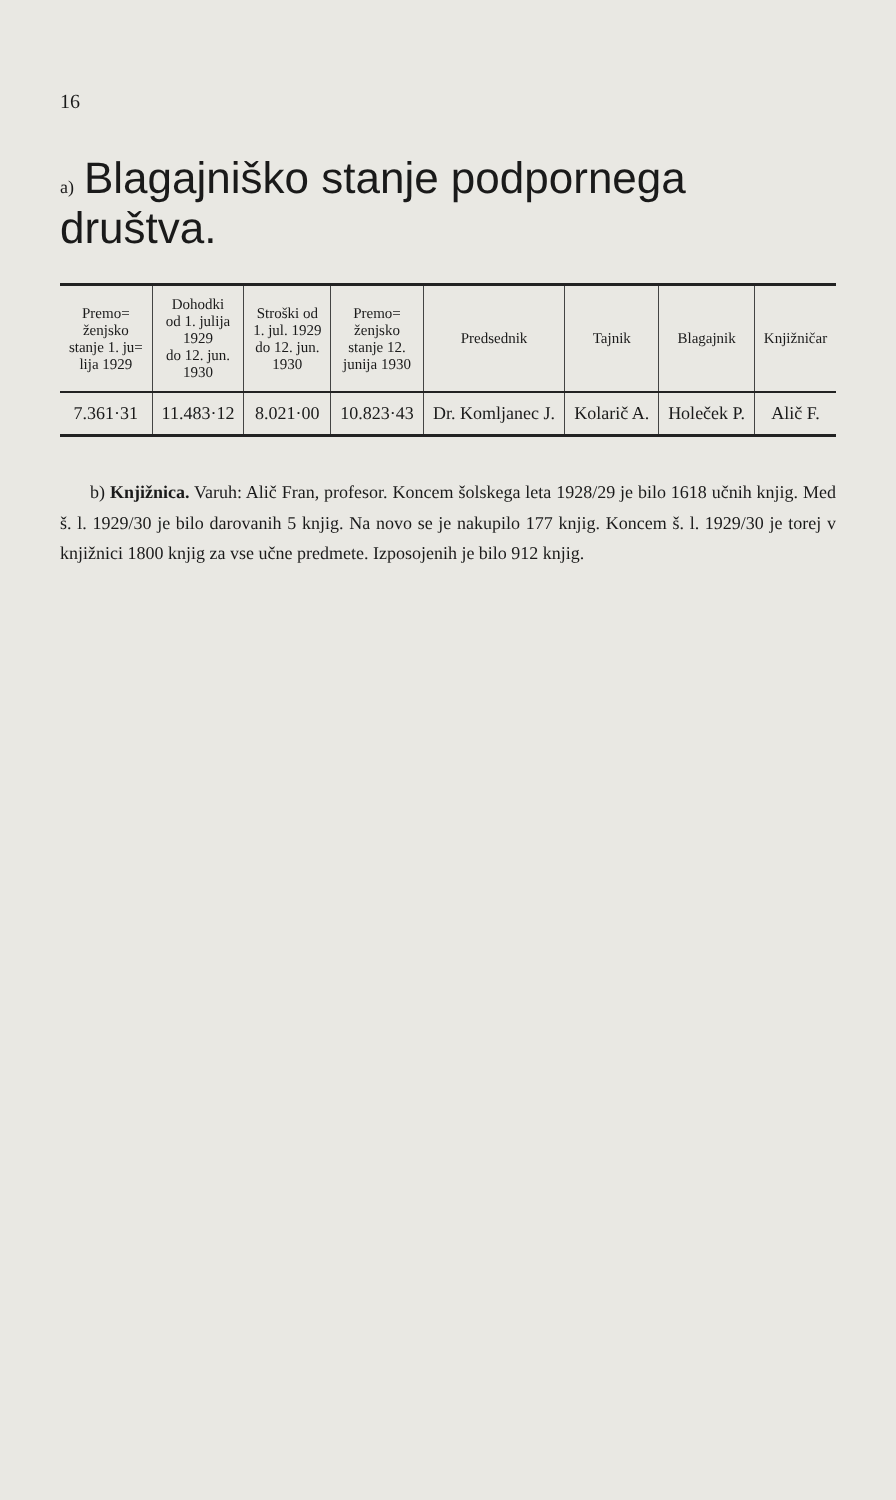16
a) Blagajniško stanje podpornega društva.
| Premo= ženjsko stanje 1. ju= lija 1929 | Dohodki od 1. julija 1929 do 12. jun. 1930 | Stroški od 1. jul. 1929 do 12. jun. 1930 | Premo= ženjsko stanje 12. junija 1930 | Predsednik | Tajnik | Blagajnik | Knjižničar |
| --- | --- | --- | --- | --- | --- | --- | --- |
| 7.361·31 | 11.483·12 | 8.021·00 | 10.823·43 | Dr. Komljanec J. | Kolarič A. | Holeček P. | Alič F. |
b) Knjižnica. Varuh: Alič Fran, profesor. Koncem šolskega leta 1928/29 je bilo 1618 učnih knjig. Med š. l. 1929/30 je bilo darovanih 5 knjig. Na novo se je nakupilo 177 knjig. Koncem š. l. 1929/30 je torej v knjižnici 1800 knjig za vse učne predmete. Izposojenih je bilo 912 knjig.